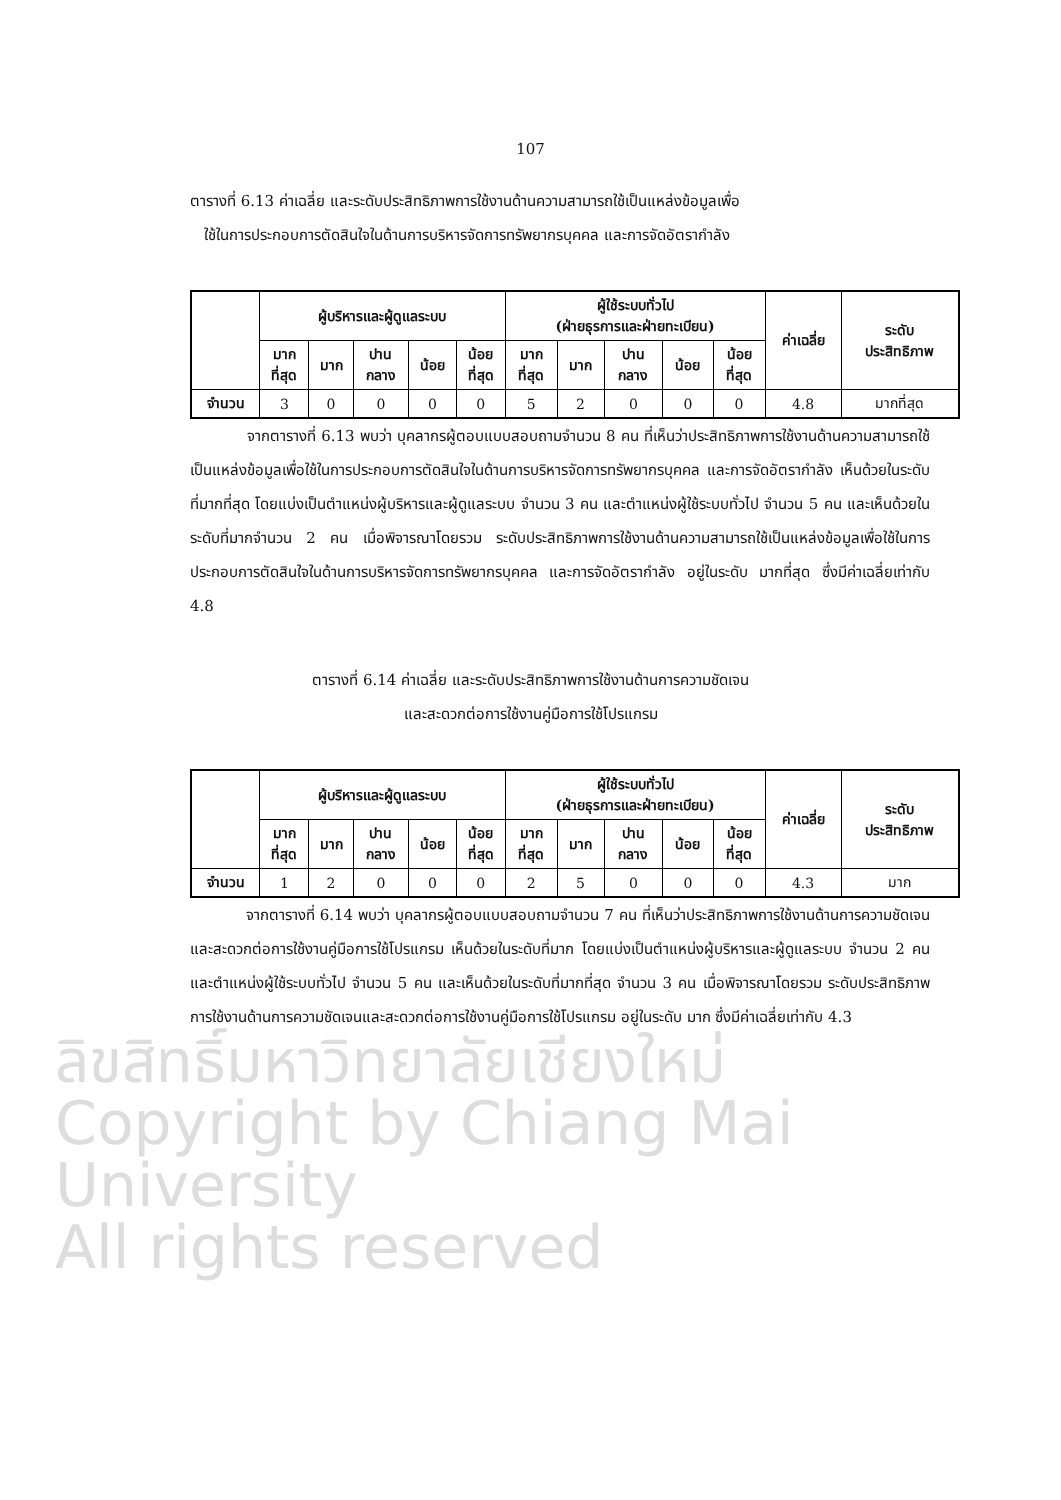107
ตารางที่ 6.13 ค่าเฉลี่ย และระดับประสิทธิภาพการใช้งานด้านความสามารถใช้เป็นแหล่งข้อมูลเพื่อ
ใช้ในการประกอบการตัดสินใจในด้านการบริหารจัดการทรัพยากรบุคคล และการจัดอัตรากำลัง
| | ผู้บริหารและผู้ดูแลระบบ | | | | | ผู้ใช้ระบบทั่วไป (ฝ่ายธุรการและฝ่ายทะเบียน) | | | | | ค่าเฉลี่ย | ระดับ ประสิทธิภาพ |
| --- | --- | --- | --- | --- | --- | --- | --- | --- | --- | --- | --- | --- |
| | มาก ที่สุด | มาก | ปาน กลาง | น้อย | น้อย ที่สุด | มาก ที่สุด | มาก | ปาน กลาง | น้อย | น้อย ที่สุด | | |
| จำนวน | 3 | 0 | 0 | 0 | 0 | 5 | 2 | 0 | 0 | 0 | 4.8 | มากที่สุด |
จากตารางที่ 6.13 พบว่า บุคลากรผู้ตอบแบบสอบถามจำนวน 8 คน ที่เห็นว่าประสิทธิภาพการใช้งานด้านความสามารถใช้เป็นแหล่งข้อมูลเพื่อใช้ในการประกอบการตัดสินใจในด้านการบริหารจัดการทรัพยากรบุคคล และการจัดอัตรากำลัง เห็นด้วยในระดับที่มากที่สุด โดยแบ่งเป็นตำแหน่งผู้บริหารและผู้ดูแลระบบ จำนวน 3 คน และตำแหน่งผู้ใช้ระบบทั่วไป จำนวน 5 คน และเห็นด้วยในระดับที่มากจำนวน 2 คน เมื่อพิจารณาโดยรวม ระดับประสิทธิภาพการใช้งานด้านความสามารถใช้เป็นแหล่งข้อมูลเพื่อใช้ในการประกอบการตัดสินใจในด้านการบริหารจัดการทรัพยากรบุคคล และการจัดอัตรากำลัง อยู่ในระดับ มากที่สุด ซึ่งมีค่าเฉลี่ยเท่ากับ 4.8
ตารางที่ 6.14 ค่าเฉลี่ย และระดับประสิทธิภาพการใช้งานด้านการความชัดเจน
และสะดวกต่อการใช้งานคู่มือการใช้โปรแกรม
| | ผู้บริหารและผู้ดูแลระบบ | | | | | ผู้ใช้ระบบทั่วไป (ฝ่ายธุรการและฝ่ายทะเบียน) | | | | | ค่าเฉลี่ย | ระดับ ประสิทธิภาพ |
| --- | --- | --- | --- | --- | --- | --- | --- | --- | --- | --- | --- | --- |
| | มาก ที่สุด | มาก | ปาน กลาง | น้อย | น้อย ที่สุด | มาก ที่สุด | มาก | ปาน กลาง | น้อย | น้อย ที่สุด | | |
| จำนวน | 1 | 2 | 0 | 0 | 0 | 2 | 5 | 0 | 0 | 0 | 4.3 | มาก |
จากตารางที่ 6.14 พบว่า บุคลากรผู้ตอบแบบสอบถามจำนวน 7 คน ที่เห็นว่าประสิทธิภาพการใช้งานด้านการความชัดเจนและสะดวกต่อการใช้งานคู่มือการใช้โปรแกรม เห็นด้วยในระดับที่มาก โดยแบ่งเป็นตำแหน่งผู้บริหารและผู้ดูแลระบบ จำนวน 2 คน และตำแหน่งผู้ใช้ระบบทั่วไป จำนวน 5 คน และเห็นด้วยในระดับที่มากที่สุด จำนวน 3 คน เมื่อพิจารณาโดยรวม ระดับประสิทธิภาพการใช้งานด้านการความชัดเจนและสะดวกต่อการใช้งานคู่มือการใช้โปรแกรม อยู่ในระดับ มาก ซึ่งมีค่าเฉลี่ยเท่ากับ 4.3
ลิขสิทธิ์มหาวิทยาลัยเชียงใหม่
Copyright by Chiang Mai University
All rights reserved